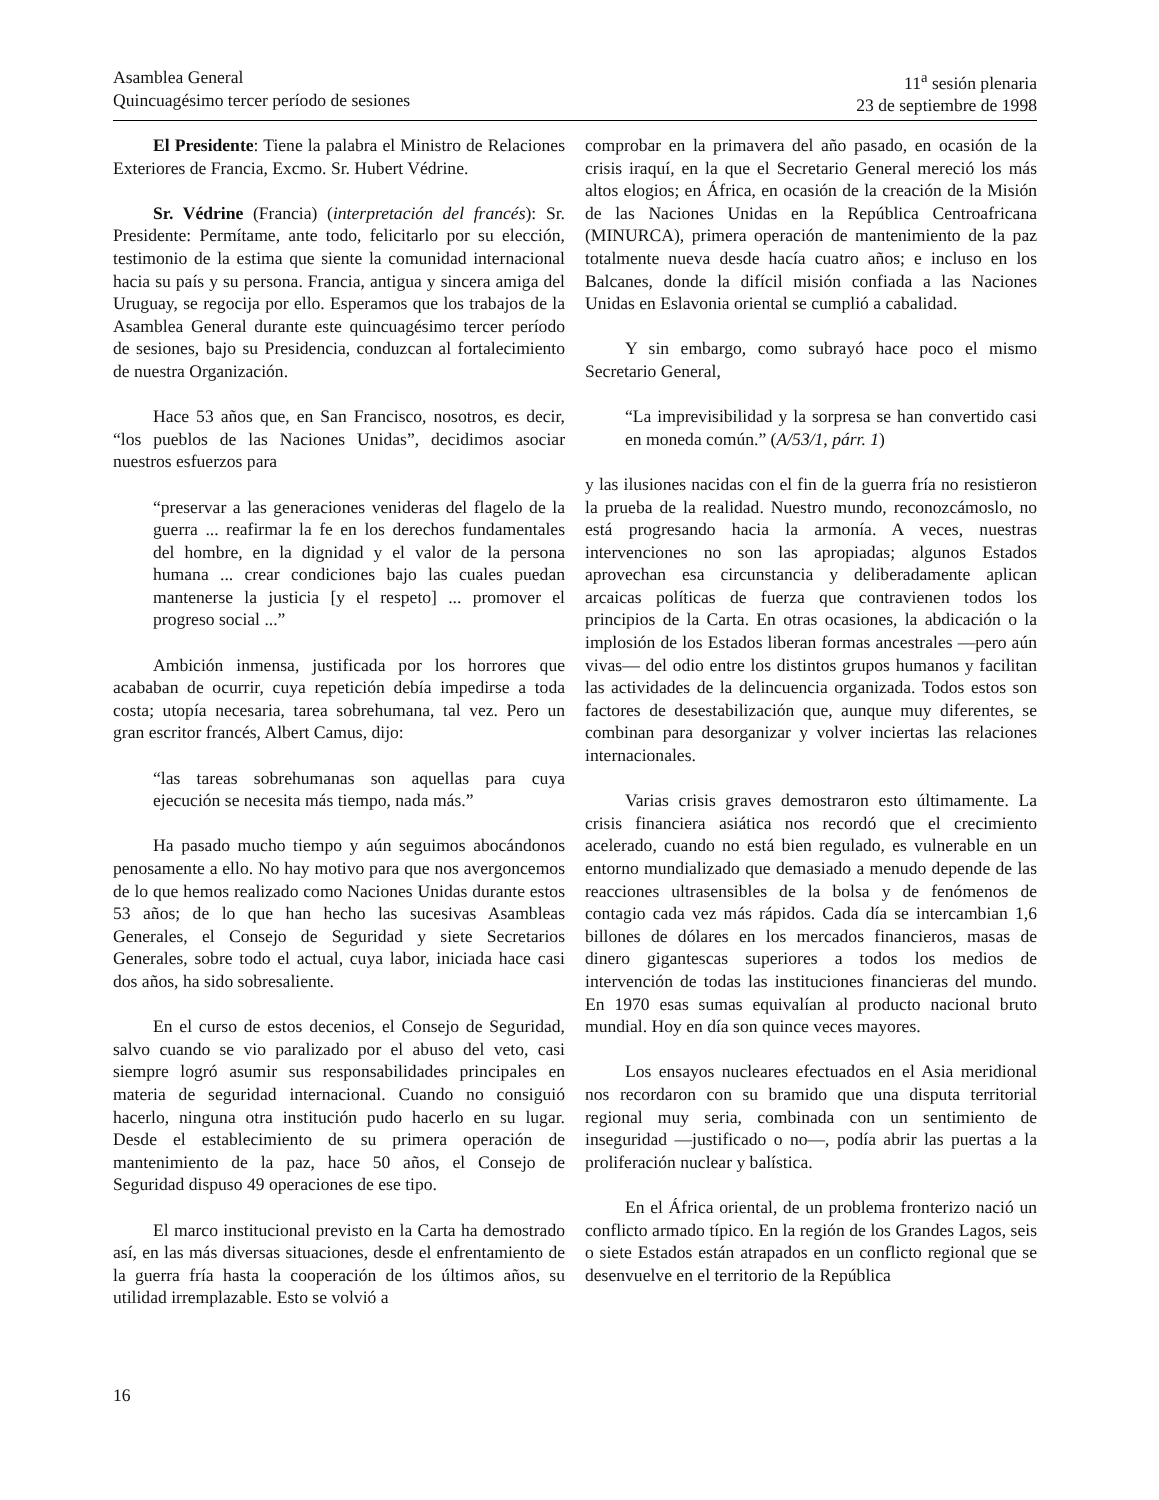Asamblea General
Quincuagésimo tercer período de sesiones
11<sup>a</sup> sesión plenaria
23 de septiembre de 1998
El Presidente: Tiene la palabra el Ministro de Relaciones Exteriores de Francia, Excmo. Sr. Hubert Védrine.
Sr. Védrine (Francia) (interpretación del francés): Sr. Presidente: Permítame, ante todo, felicitarlo por su elección, testimonio de la estima que siente la comunidad internacional hacia su país y su persona. Francia, antigua y sincera amiga del Uruguay, se regocija por ello. Esperamos que los trabajos de la Asamblea General durante este quincuagésimo tercer período de sesiones, bajo su Presidencia, conduzcan al fortalecimiento de nuestra Organización.
Hace 53 años que, en San Francisco, nosotros, es decir, “los pueblos de las Naciones Unidas”, decidimos asociar nuestros esfuerzos para
“preservar a las generaciones venideras del flagelo de la guerra ... reafirmar la fe en los derechos fundamentales del hombre, en la dignidad y el valor de la persona humana ... crear condiciones bajo las cuales puedan mantenerse la justicia [y el respeto] ... promover el progreso social ...”
Ambición inmensa, justificada por los horrores que acababan de ocurrir, cuya repetición debía impedirse a toda costa; utopía necesaria, tarea sobrehumana, tal vez. Pero un gran escritor francés, Albert Camus, dijo:
“las tareas sobrehumanas son aquellas para cuya ejecución se necesita más tiempo, nada más.”
Ha pasado mucho tiempo y aún seguimos abocándonos penosamente a ello. No hay motivo para que nos avergoncemos de lo que hemos realizado como Naciones Unidas durante estos 53 años; de lo que han hecho las sucesivas Asambleas Generales, el Consejo de Seguridad y siete Secretarios Generales, sobre todo el actual, cuya labor, iniciada hace casi dos años, ha sido sobresaliente.
En el curso de estos decenios, el Consejo de Seguridad, salvo cuando se vio paralizado por el abuso del veto, casi siempre logró asumir sus responsabilidades principales en materia de seguridad internacional. Cuando no consiguió hacerlo, ninguna otra institución pudo hacerlo en su lugar. Desde el establecimiento de su primera operación de mantenimiento de la paz, hace 50 años, el Consejo de Seguridad dispuso 49 operaciones de ese tipo.
El marco institucional previsto en la Carta ha demostrado así, en las más diversas situaciones, desde el enfrentamiento de la guerra fría hasta la cooperación de los últimos años, su utilidad irremplazable. Esto se volvió a
comprobar en la primavera del año pasado, en ocasión de la crisis iraquí, en la que el Secretario General mereció los más altos elogios; en África, en ocasión de la creación de la Misión de las Naciones Unidas en la República Centroafricana (MINURCA), primera operación de mantenimiento de la paz totalmente nueva desde hacía cuatro años; e incluso en los Balcanes, donde la difícil misión confiada a las Naciones Unidas en Eslavonia oriental se cumplió a cabalidad.
Y sin embargo, como subrayó hace poco el mismo Secretario General,
“La imprevisibilidad y la sorpresa se han convertido casi en moneda común.” (A/53/1, párr. 1)
y las ilusiones nacidas con el fin de la guerra fría no resistieron la prueba de la realidad. Nuestro mundo, reconozcámoslo, no está progresando hacia la armonía. A veces, nuestras intervenciones no son las apropiadas; algunos Estados aprovechan esa circunstancia y deliberadamente aplican arcaicas políticas de fuerza que contravienen todos los principios de la Carta. En otras ocasiones, la abdicación o la implosión de los Estados liberan formas ancestrales —pero aún vivas— del odio entre los distintos grupos humanos y facilitan las actividades de la delincuencia organizada. Todos estos son factores de desestabilización que, aunque muy diferentes, se combinan para desorganizar y volver inciertas las relaciones internacionales.
Varias crisis graves demostraron esto últimamente. La crisis financiera asiática nos recordó que el crecimiento acelerado, cuando no está bien regulado, es vulnerable en un entorno mundializado que demasiado a menudo depende de las reacciones ultrasensibles de la bolsa y de fenómenos de contagio cada vez más rápidos. Cada día se intercambian 1,6 billones de dólares en los mercados financieros, masas de dinero gigantescas superiores a todos los medios de intervención de todas las instituciones financieras del mundo. En 1970 esas sumas equivalían al producto nacional bruto mundial. Hoy en día son quince veces mayores.
Los ensayos nucleares efectuados en el Asia meridional nos recordaron con su bramido que una disputa territorial regional muy seria, combinada con un sentimiento de inseguridad —justificado o no—, podía abrir las puertas a la proliferación nuclear y balística.
En el África oriental, de un problema fronterizo nació un conflicto armado típico. En la región de los Grandes Lagos, seis o siete Estados están atrapados en un conflicto regional que se desenvuelve en el territorio de la República
16